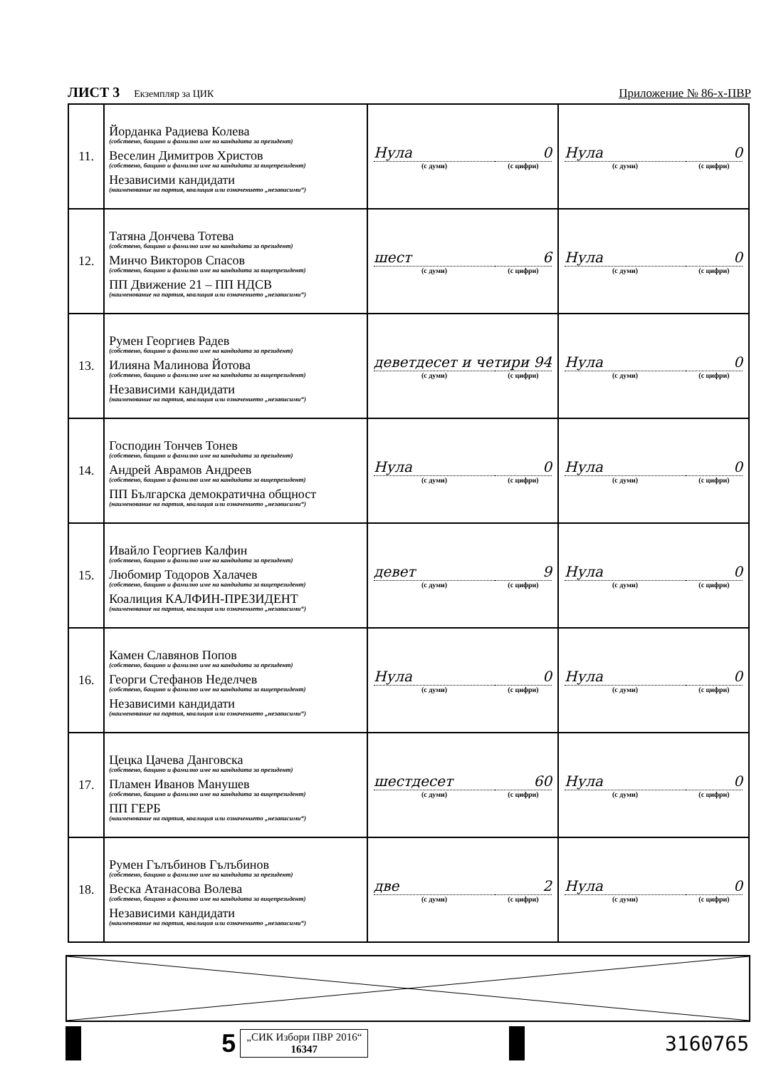ЛИСТ 3 Екземпляр за ЦИК
Приложение № 86-х-ПВР
| 11. | Йорданка Радиева Колева (собствено, бащино и фамилно име на кандидата за президент) Веселин Димитров Христов (собствено, бащино и фамилно име на кандидата за вицепрезидент) Независими кандидати (наименование на партия, коалиция или означението „независими“) | Нула 0 (с думи) (с цифри) | Нула 0 (с думи) (с цифри) |
| 12. | Татяна Дончева Тотева (собствено, бащино и фамилно име на кандидата за президент) Минчо Викторов Спасов (собствено, бащино и фамилно име на кандидата за вицепрезидент) ПП Движение 21 – ПП НДСВ (наименование на партия, коалиция или означението „независими“) | шест 6 (с думи) (с цифри) | Нула 0 (с думи) (с цифри) |
| 13. | Румен Георгиев Радев (собствено, бащино и фамилно име на кандидата за президент) Илияна Малинова Йотова (собствено, бащино и фамилно име на кандидата за вицепрезидент) Независими кандидати (наименование на партия, коалиция или означението „независими“) | деветдесет и четири 94 (с думи) (с цифри) | Нула 0 (с думи) (с цифри) |
| 14. | Господин Тончев Тонев (собствено, бащино и фамилно име на кандидата за президент) Андрей Аврамов Андреев (собствено, бащино и фамилно име на кандидата за вицепрезидент) ПП Българска демократична общност (наименование на партия, коалиция или означението „независими“) | Нула 0 (с думи) (с цифри) | Нула 0 (с думи) (с цифри) |
| 15. | Ивайло Георгиев Калфин (собствено, бащино и фамилно име на кандидата за президент) Любомир Тодоров Халачев (собствено, бащино и фамилно име на кандидата за вицепрезидент) Коалиция КАЛФИН-ПРЕЗИДЕНТ (наименование на партия, коалиция или означението „независими“) | девет 9 (с думи) (с цифри) | Нула 0 (с думи) (с цифри) |
| 16. | Камен Славянов Попов (собствено, бащино и фамилно име на кандидата за президент) Георги Стефанов Неделчев (собствено, бащино и фамилно име на кандидата за вицепрезидент) Независими кандидати (наименование на партия, коалиция или означението „независими“) | Нула 0 (с думи) (с цифри) | Нула 0 (с думи) (с цифри) |
| 17. | Цецка Цачева Данговска (собствено, бащино и фамилно име на кандидата за президент) Пламен Иванов Манушев (собствено, бащино и фамилно име на кандидата за вицепрезидент) ПП ГЕРБ (наименование на партия, коалиция или означението „независими“) | шестдесет 60 (с думи) (с цифри) | Нула 0 (с думи) (с цифри) |
| 18. | Румен Гълъбинов Гълъбинов (собствено, бащино и фамилно име на кандидата за президент) Веска Атанасова Волева (собствено, бащино и фамилно име на кандидата за вицепрезидент) Независими кандидати (наименование на партия, коалиция или означението „независими“) | две 2 (с думи) (с цифри) | Нула 0 (с думи) (с цифри) |
5
„СИК Избори ПВР 2016“
16347
3160765